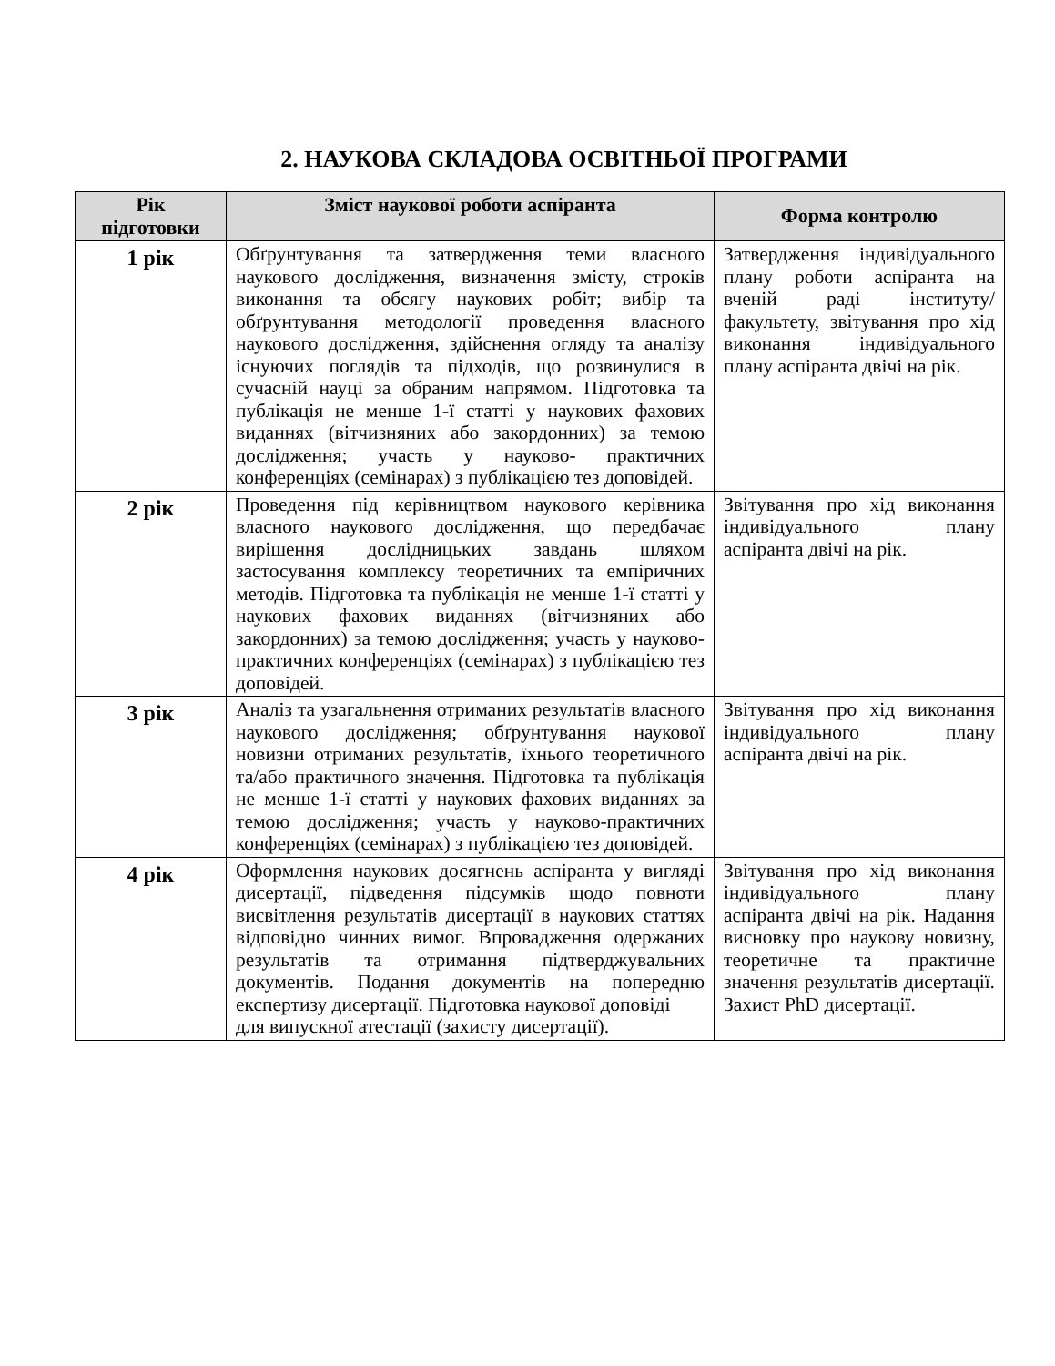2. НАУКОВА СКЛАДОВА ОСВІТНЬОЇ ПРОГРАМИ
| Рік підготовки | Зміст наукової роботи аспіранта | Форма контролю |
| --- | --- | --- |
| 1 рік | Обґрунтування та затвердження теми власного наукового дослідження, визначення змісту, строків виконання та обсягу наукових робіт; вибір та обґрунтування методології проведення власного наукового дослідження, здійснення огляду та аналізу існуючих поглядів та підходів, що розвинулися в сучасній науці за обраним напрямом. Підготовка та публікація не менше 1-ї статті у наукових фахових виданнях (вітчизняних або закордонних) за темою дослідження; участь у науково- практичних конференціях (семінарах) з публікацією тез доповідей. | Затвердження індивідуального плану роботи аспіранта на вченій раді інституту/факультету, звітування про хід виконання індивідуального плану аспіранта двічі на рік. |
| 2 рік | Проведення під керівництвом наукового керівника власного наукового дослідження, що передбачає вирішення дослідницьких завдань шляхом застосування комплексу теоретичних та емпіричних методів. Підготовка та публікація не менше 1-ї статті у наукових фахових виданнях (вітчизняних або закордонних) за темою дослідження; участь у науково- практичних конференціях (семінарах) з публікацією тез доповідей. | Звітування про хід виконання індивідуального плану аспіранта двічі на рік. |
| 3 рік | Аналіз та узагальнення отриманих результатів власного наукового дослідження; обґрунтування наукової новизни отриманих результатів, їхнього теоретичного та/або практичного значення. Підготовка та публікація не менше 1-ї статті у наукових фахових виданнях за темою дослідження; участь у науково-практичних конференціях (семінарах) з публікацією тез доповідей. | Звітування про хід виконання індивідуального плану аспіранта двічі на рік. |
| 4 рік | Оформлення наукових досягнень аспіранта у вигляді дисертації, підведення підсумків щодо повноти висвітлення результатів дисертації в наукових статтях відповідно чинних вимог. Впровадження одержаних результатів та отримання підтверджувальних документів. Подання документів на попередню експертизу дисертації. Підготовка наукової доповіді для випускної атестації (захисту дисертації). | Звітування про хід виконання індивідуального плану аспіранта двічі на рік. Надання висновку про наукову новизну, теоретичне та практичне значення результатів дисертації. Захист PhD дисертації. |